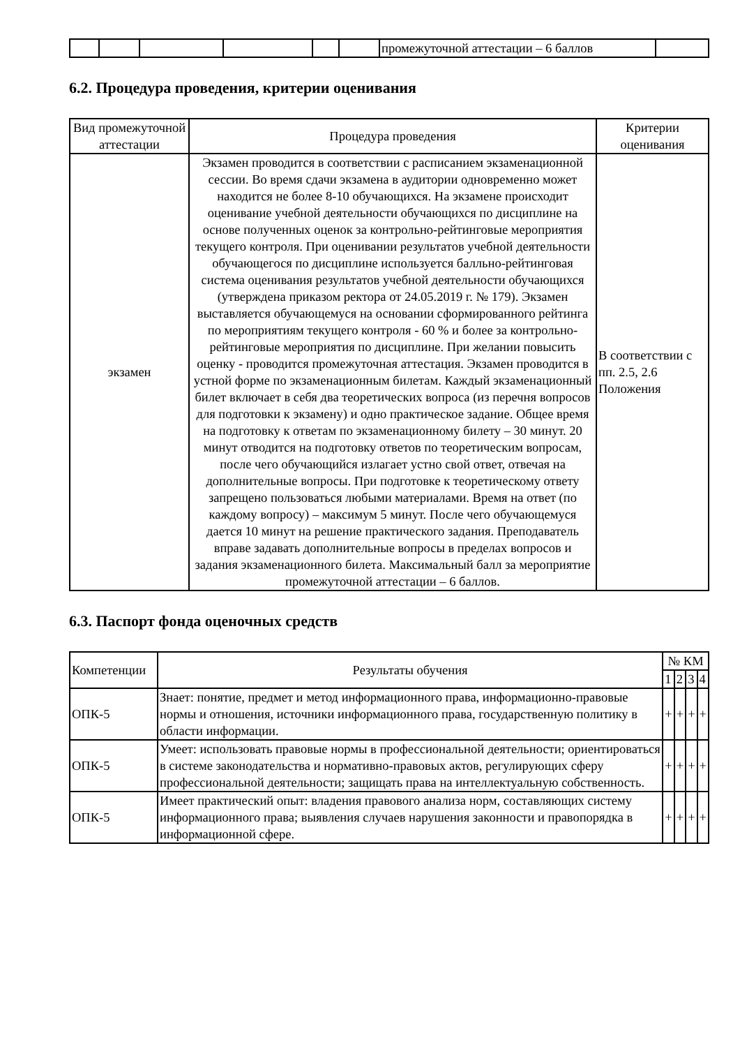| | | | | | | промежуточной аттестации – 6 баллов | |
6.2. Процедура проведения, критерии оценивания
| Вид промежуточной аттестации | Процедура проведения | Критерии оценивания |
| --- | --- | --- |
| экзамен | Экзамен проводится в соответствии с расписанием экзаменационной сессии. Во время сдачи экзамена в аудитории одновременно может находится не более 8-10 обучающихся. На экзамене происходит оценивание учебной деятельности обучающихся по дисциплине на основе полученных оценок за контрольно-рейтинговые мероприятия текущего контроля. При оценивании результатов учебной деятельности обучающегося по дисциплине используется балльно-рейтинговая система оценивания результатов учебной деятельности обучающихся (утверждена приказом ректора от 24.05.2019 г. № 179). Экзамен выставляется обучающемуся на основании сформированного рейтинга по мероприятиям текущего контроля - 60 % и более за контрольно-рейтинговые мероприятия по дисциплине. При желании повысить оценку - проводится промежуточная аттестация. Экзамен проводится в устной форме по экзаменационным билетам. Каждый экзаменационный билет включает в себя два теоретических вопроса (из перечня вопросов для подготовки к экзамену) и одно практическое задание. Общее время на подготовку к ответам по экзаменационному билету – 30 минут. 20 минут отводится на подготовку ответов по теоретическим вопросам, после чего обучающийся излагает устно свой ответ, отвечая на дополнительные вопросы. При подготовке к теоретическому ответу запрещено пользоваться любыми материалами. Время на ответ (по каждому вопросу) – максимум 5 минут. После чего обучающемуся дается 10 минут на решение практического задания. Преподаватель вправе задавать дополнительные вопросы в пределах вопросов и задания экзаменационного билета. Максимальный балл за мероприятие промежуточной аттестации – 6 баллов. | В соответствии с пп. 2.5, 2.6 Положения |
6.3. Паспорт фонда оценочных средств
| Компетенции | Результаты обучения | № КМ | | | |
| --- | --- | --- | --- | --- | --- |
| | | 1 | 2 | 3 | 4 |
| ОПК-5 | Знает: понятие, предмет и метод информационного права, информационно-правовые нормы и отношения, источники информационного права, государственную политику в области информации. | + | + | + | + |
| ОПК-5 | Умеет: использовать правовые нормы в профессиональной деятельности; ориентироваться в системе законодательства и нормативно-правовых актов, регулирующих сферу профессиональной деятельности; защищать права на интеллектуальную собственность. | + | + | + | + |
| ОПК-5 | Имеет практический опыт: владения правового анализа норм, составляющих систему информационного права; выявления случаев нарушения законности и правопорядка в информационной сфере. | + | + | + | + |